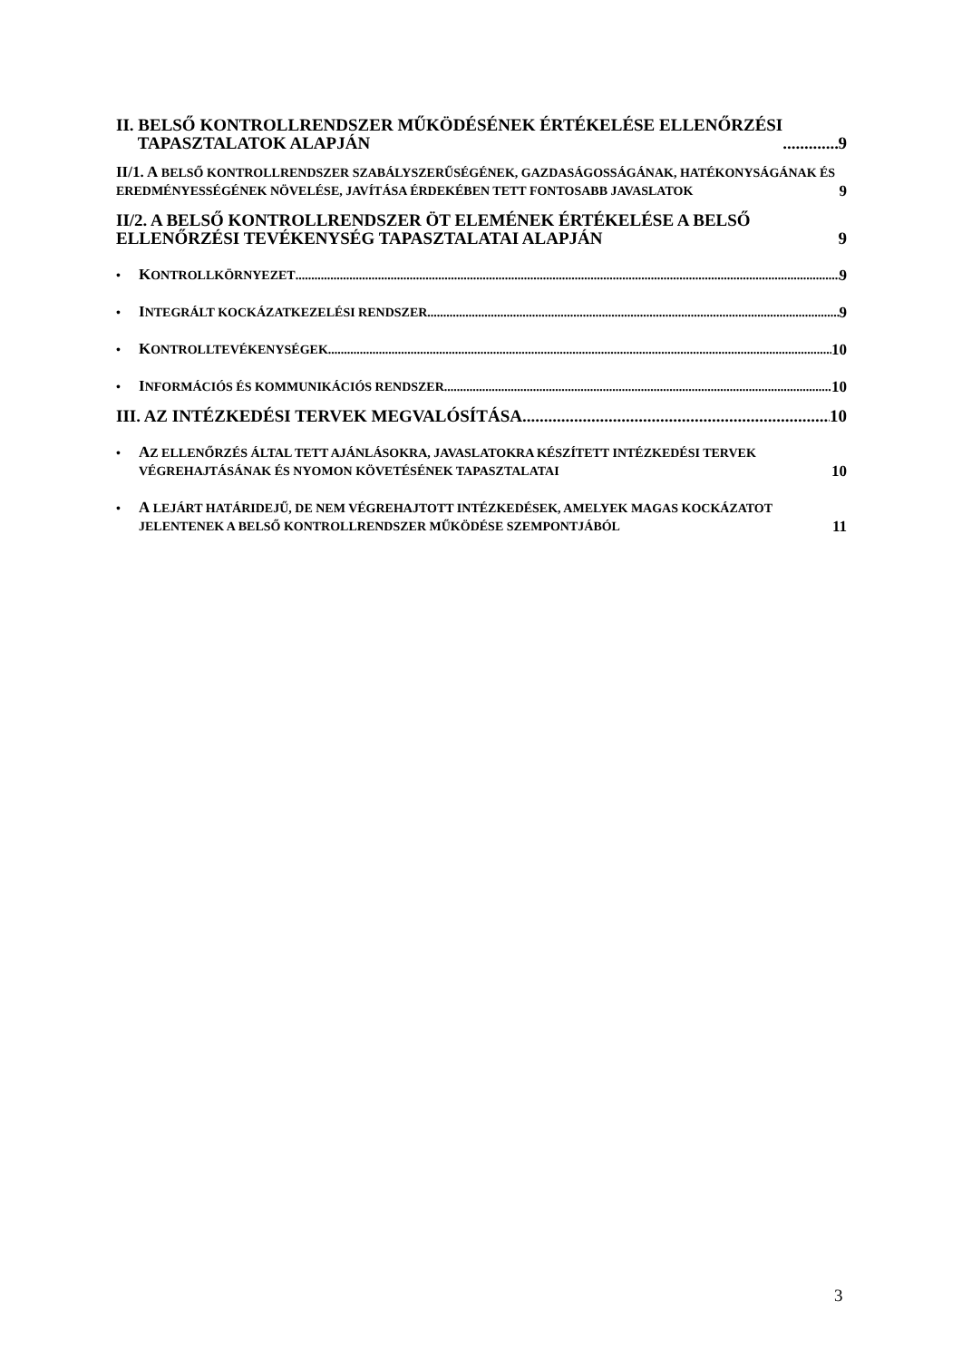II. BELSŐ KONTROLLRENDSZER MŰKÖDÉSÉNEK ÉRTÉKELÉSE ELLENŐRZÉSI
TAPASZTALATOK ALAPJÁN 9
II/1. A BELSŐ KONTROLLRENDSZER SZABÁLYSZERŰSÉGÉNEK, GAZDASÁGOSSÁGÁNAK, HATÉKONYSÁGÁNAK ÉS EREDMÉNYESSÉGÉNEK NÖVELÉSE, JAVÍTÁSA ÉRDEKÉBEN TETT FONTOSABB JAVASLATOK 9
II/2. A BELSŐ KONTROLLRENDSZER ÖT ELEMÉNEK ÉRTÉKELÉSE A BELSŐ ELLENŐRZÉSI TEVÉKENYSÉG TAPASZTALATAI ALAPJÁN 9
• KONTROLLKÖRNYEZET 9
• INTEGRÁLT KOCKÁZATKEZELÉSI RENDSZER 9
• KONTROLLTEVÉKENYSÉGEK 10
• INFORMÁCIÓS ÉS KOMMUNIKÁCIÓS RENDSZER 10
III. AZ INTÉZKEDÉSI TERVEK MEGVALÓSÍTÁSA 10
• AZ ELLENŐRZÉS ÁLTAL TETT AJÁNLÁSOKRA, JAVASLATOKRA KÉSZÍTETT INTÉZKEDÉSI TERVEK VÉGREHAJTÁSÁNAK ÉS NYOMON KÖVETÉSÉNEK TAPASZTALATAI 10
• A LEJÁRT HATÁRIDEJŰ, DE NEM VÉGREHAJTOTT INTÉZKEDÉSEK, AMELYEK MAGAS KOCKÁZATOT JELENTENEK A BELSŐ KONTROLLRENDSZER MŰKÖDÉSE SZEMPONTJÁBÓL 11
3